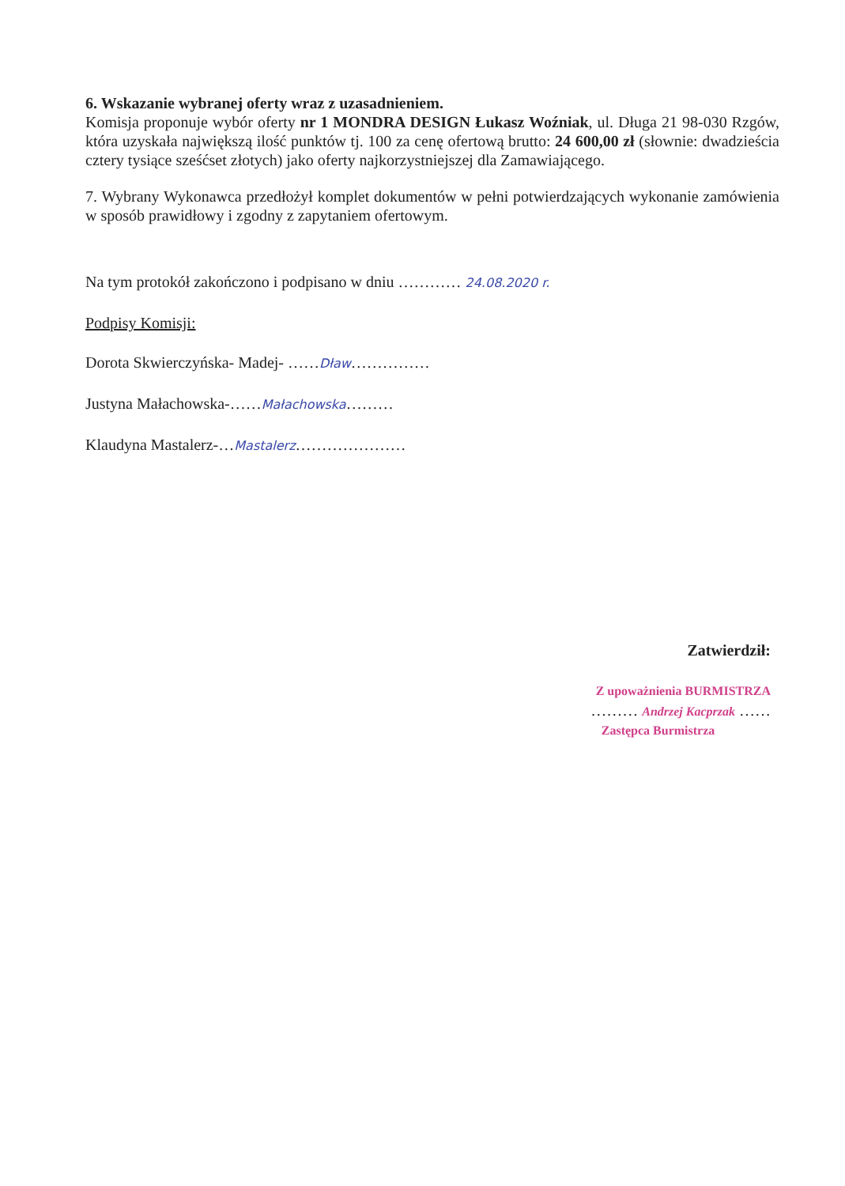6. Wskazanie wybranej oferty wraz z uzasadnieniem.
Komisja proponuje wybór oferty nr 1 MONDRA DESIGN Łukasz Woźniak, ul. Długa 21 98-030 Rzgów, która uzyskała największą ilość punktów tj. 100 za cenę ofertową brutto: 24 600,00 zł (słownie: dwadzieścia cztery tysiące sześćset złotych) jako oferty najkorzystniejszej dla Zamawiającego.
7. Wybrany Wykonawca przedłożył komplet dokumentów w pełni potwierdzających wykonanie zamówienia w sposób prawidłowy i zgodny z zapytaniem ofertowym.
Na tym protokół zakończono i podpisano w dniu ………… 24.08.2020 r.
Podpisy Komisji:
Dorota Skwierczyńska- Madej- ……Dław……………
Justyna Małachowska-……Małachowska………
Klaudyna Mastalerz-…Mastalerz…………………
Zatwierdził:
Z upoważnienia BURMISTRZA
……… Andrzej Kacprzak ……
Zastępca Burmistrza